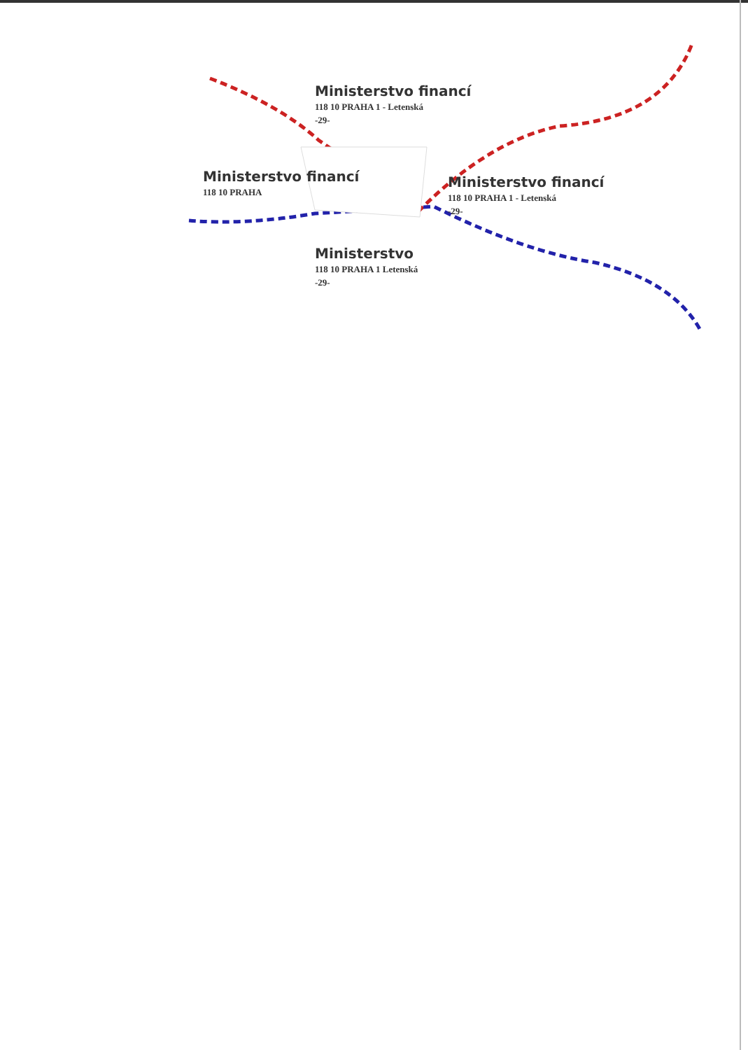Ministerstvo financí
118 10 PRAHA 1 - Letenská
-29-
Ministerstvo financí
118 10 PRAHA
Ministerstvo financí
118 10 PRAHA 1 - Letenská
-29-
Ministerstvo
118 10 PRAHA 1 Letenská
-29-